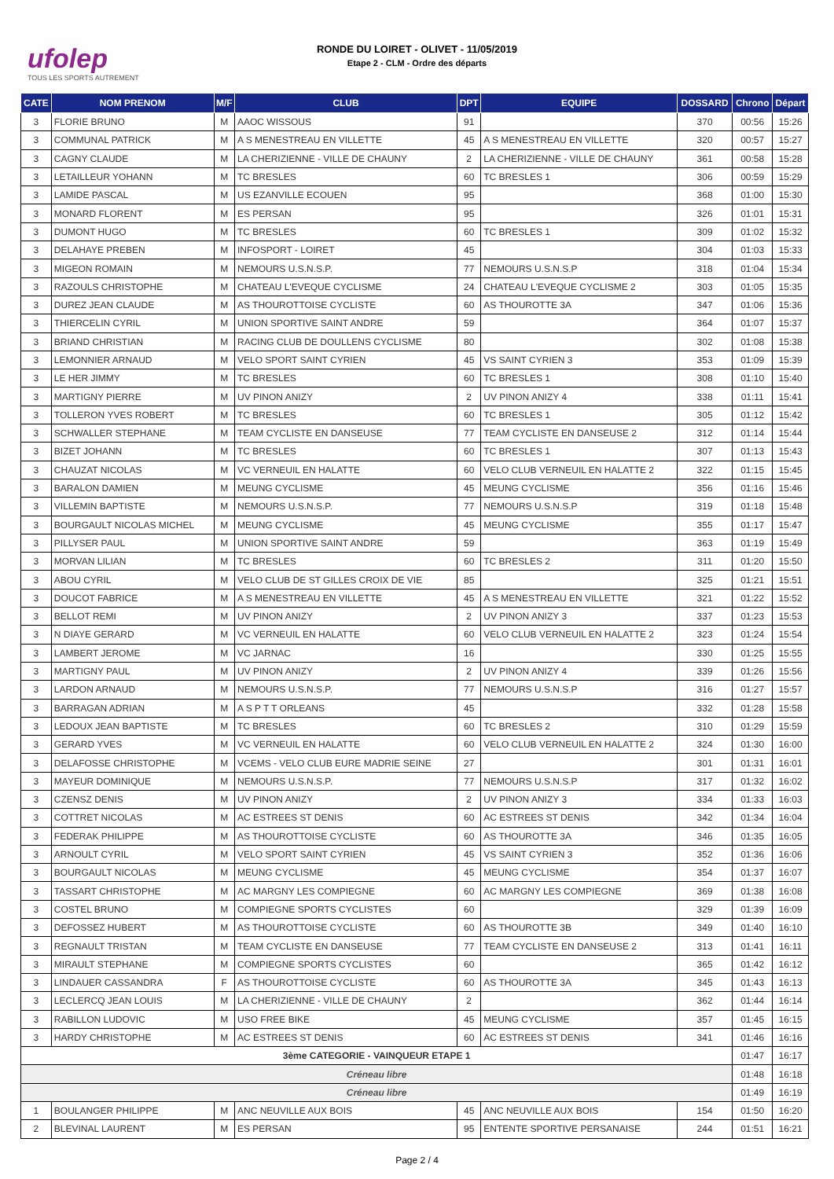ufolep
TOUS LES SPORTS AUTREMENT
RONDE DU LOIRET - OLIVET - 11/05/2019
Etape 2 - CLM - Ordre des départs
| CATE | NOM PRENOM | M/F | CLUB | DPT | EQUIPE | DOSSARD | Chrono | Départ |
| --- | --- | --- | --- | --- | --- | --- | --- | --- |
| 3 | FLORIE BRUNO | M | AAOC WISSOUS | 91 | | 370 | 00:56 | 15:26 |
| 3 | COMMUNAL PATRICK | M | A S MENESTREAU EN VILLETTE | 45 | A S MENESTREAU EN VILLETTE | 320 | 00:57 | 15:27 |
| 3 | CAGNY CLAUDE | M | LA CHERIZIENNE - VILLE DE CHAUNY | 2 | LA CHERIZIENNE - VILLE DE CHAUNY | 361 | 00:58 | 15:28 |
| 3 | LETAILLEUR YOHANN | M | TC BRESLES | 60 | TC BRESLES 1 | 306 | 00:59 | 15:29 |
| 3 | LAMIDE PASCAL | M | US EZANVILLE ECOUEN | 95 | | 368 | 01:00 | 15:30 |
| 3 | MONARD FLORENT | M | ES PERSAN | 95 | | 326 | 01:01 | 15:31 |
| 3 | DUMONT HUGO | M | TC BRESLES | 60 | TC BRESLES 1 | 309 | 01:02 | 15:32 |
| 3 | DELAHAYE PREBEN | M | INFOSPORT - LOIRET | 45 | | 304 | 01:03 | 15:33 |
| 3 | MIGEON ROMAIN | M | NEMOURS U.S.N.S.P. | 77 | NEMOURS U.S.N.S.P | 318 | 01:04 | 15:34 |
| 3 | RAZOULS CHRISTOPHE | M | CHATEAU L'EVEQUE CYCLISME | 24 | CHATEAU L'EVEQUE CYCLISME 2 | 303 | 01:05 | 15:35 |
| 3 | DUREZ JEAN CLAUDE | M | AS THOUROTTOISE CYCLISTE | 60 | AS THOUROTTE 3A | 347 | 01:06 | 15:36 |
| 3 | THIERCELIN CYRIL | M | UNION SPORTIVE SAINT ANDRE | 59 | | 364 | 01:07 | 15:37 |
| 3 | BRIAND CHRISTIAN | M | RACING CLUB DE DOULLENS CYCLISME | 80 | | 302 | 01:08 | 15:38 |
| 3 | LEMONNIER ARNAUD | M | VELO SPORT SAINT CYRIEN | 45 | VS SAINT CYRIEN 3 | 353 | 01:09 | 15:39 |
| 3 | LE HER JIMMY | M | TC BRESLES | 60 | TC BRESLES 1 | 308 | 01:10 | 15:40 |
| 3 | MARTIGNY PIERRE | M | UV PINON ANIZY | 2 | UV PINON ANIZY 4 | 338 | 01:11 | 15:41 |
| 3 | TOLLERON YVES ROBERT | M | TC BRESLES | 60 | TC BRESLES 1 | 305 | 01:12 | 15:42 |
| 3 | SCHWALLER STEPHANE | M | TEAM CYCLISTE EN DANSEUSE | 77 | TEAM CYCLISTE EN DANSEUSE 2 | 312 | 01:14 | 15:44 |
| 3 | BIZET JOHANN | M | TC BRESLES | 60 | TC BRESLES 1 | 307 | 01:13 | 15:43 |
| 3 | CHAUZAT NICOLAS | M | VC VERNEUIL EN HALATTE | 60 | VELO CLUB VERNEUIL EN HALATTE 2 | 322 | 01:15 | 15:45 |
| 3 | BARALON DAMIEN | M | MEUNG CYCLISME | 45 | MEUNG CYCLISME | 356 | 01:16 | 15:46 |
| 3 | VILLEMIN BAPTISTE | M | NEMOURS U.S.N.S.P. | 77 | NEMOURS U.S.N.S.P | 319 | 01:18 | 15:48 |
| 3 | BOURGAULT NICOLAS MICHEL | M | MEUNG CYCLISME | 45 | MEUNG CYCLISME | 355 | 01:17 | 15:47 |
| 3 | PILLYSER PAUL | M | UNION SPORTIVE SAINT ANDRE | 59 | | 363 | 01:19 | 15:49 |
| 3 | MORVAN LILIAN | M | TC BRESLES | 60 | TC BRESLES 2 | 311 | 01:20 | 15:50 |
| 3 | ABOU CYRIL | M | VELO CLUB DE ST GILLES CROIX DE VIE | 85 | | 325 | 01:21 | 15:51 |
| 3 | DOUCOT FABRICE | M | A S MENESTREAU EN VILLETTE | 45 | A S MENESTREAU EN VILLETTE | 321 | 01:22 | 15:52 |
| 3 | BELLOT REMI | M | UV PINON ANIZY | 2 | UV PINON ANIZY 3 | 337 | 01:23 | 15:53 |
| 3 | N DIAYE GERARD | M | VC VERNEUIL EN HALATTE | 60 | VELO CLUB VERNEUIL EN HALATTE 2 | 323 | 01:24 | 15:54 |
| 3 | LAMBERT JEROME | M | VC JARNAC | 16 | | 330 | 01:25 | 15:55 |
| 3 | MARTIGNY PAUL | M | UV PINON ANIZY | 2 | UV PINON ANIZY 4 | 339 | 01:26 | 15:56 |
| 3 | LARDON ARNAUD | M | NEMOURS U.S.N.S.P. | 77 | NEMOURS U.S.N.S.P | 316 | 01:27 | 15:57 |
| 3 | BARRAGAN ADRIAN | M | A S P T T ORLEANS | 45 | | 332 | 01:28 | 15:58 |
| 3 | LEDOUX JEAN BAPTISTE | M | TC BRESLES | 60 | TC BRESLES 2 | 310 | 01:29 | 15:59 |
| 3 | GERARD YVES | M | VC VERNEUIL EN HALATTE | 60 | VELO CLUB VERNEUIL EN HALATTE 2 | 324 | 01:30 | 16:00 |
| 3 | DELAFOSSE CHRISTOPHE | M | VCEMS - VELO CLUB EURE MADRIE SEINE | 27 | | 301 | 01:31 | 16:01 |
| 3 | MAYEUR DOMINIQUE | M | NEMOURS U.S.N.S.P. | 77 | NEMOURS U.S.N.S.P | 317 | 01:32 | 16:02 |
| 3 | CZENSZ DENIS | M | UV PINON ANIZY | 2 | UV PINON ANIZY 3 | 334 | 01:33 | 16:03 |
| 3 | COTTRET NICOLAS | M | AC ESTREES ST DENIS | 60 | AC ESTREES ST DENIS | 342 | 01:34 | 16:04 |
| 3 | FEDERAK PHILIPPE | M | AS THOUROTTOISE CYCLISTE | 60 | AS THOUROTTE 3A | 346 | 01:35 | 16:05 |
| 3 | ARNOULT CYRIL | M | VELO SPORT SAINT CYRIEN | 45 | VS SAINT CYRIEN 3 | 352 | 01:36 | 16:06 |
| 3 | BOURGAULT NICOLAS | M | MEUNG CYCLISME | 45 | MEUNG CYCLISME | 354 | 01:37 | 16:07 |
| 3 | TASSART CHRISTOPHE | M | AC MARGNY LES COMPIEGNE | 60 | AC MARGNY LES COMPIEGNE | 369 | 01:38 | 16:08 |
| 3 | COSTEL BRUNO | M | COMPIEGNE SPORTS CYCLISTES | 60 | | 329 | 01:39 | 16:09 |
| 3 | DEFOSSEZ HUBERT | M | AS THOUROTTOISE CYCLISTE | 60 | AS THOUROTTE 3B | 349 | 01:40 | 16:10 |
| 3 | REGNAULT TRISTAN | M | TEAM CYCLISTE EN DANSEUSE | 77 | TEAM CYCLISTE EN DANSEUSE 2 | 313 | 01:41 | 16:11 |
| 3 | MIRAULT STEPHANE | M | COMPIEGNE SPORTS CYCLISTES | 60 | | 365 | 01:42 | 16:12 |
| 3 | LINDAUER CASSANDRA | F | AS THOUROTTOISE CYCLISTE | 60 | AS THOUROTTE 3A | 345 | 01:43 | 16:13 |
| 3 | LECLERCQ JEAN LOUIS | M | LA CHERIZIENNE - VILLE DE CHAUNY | 2 | | 362 | 01:44 | 16:14 |
| 3 | RABILLON LUDOVIC | M | USO FREE BIKE | 45 | MEUNG CYCLISME | 357 | 01:45 | 16:15 |
| 3 | HARDY CHRISTOPHE | M | AC ESTREES ST DENIS | 60 | AC ESTREES ST DENIS | 341 | 01:46 | 16:16 |
| 3ème CATEGORIE - VAINQUEUR ETAPE 1 | | | | | | | 01:47 | 16:17 |
| Créneau libre | | | | | | | 01:48 | 16:18 |
| Créneau libre | | | | | | | 01:49 | 16:19 |
| 1 | BOULANGER PHILIPPE | M | ANC NEUVILLE AUX BOIS | 45 | ANC NEUVILLE AUX BOIS | 154 | 01:50 | 16:20 |
| 2 | BLEVINAL LAURENT | M | ES PERSAN | 95 | ENTENTE SPORTIVE PERSANAISE | 244 | 01:51 | 16:21 |
Page 2 / 4